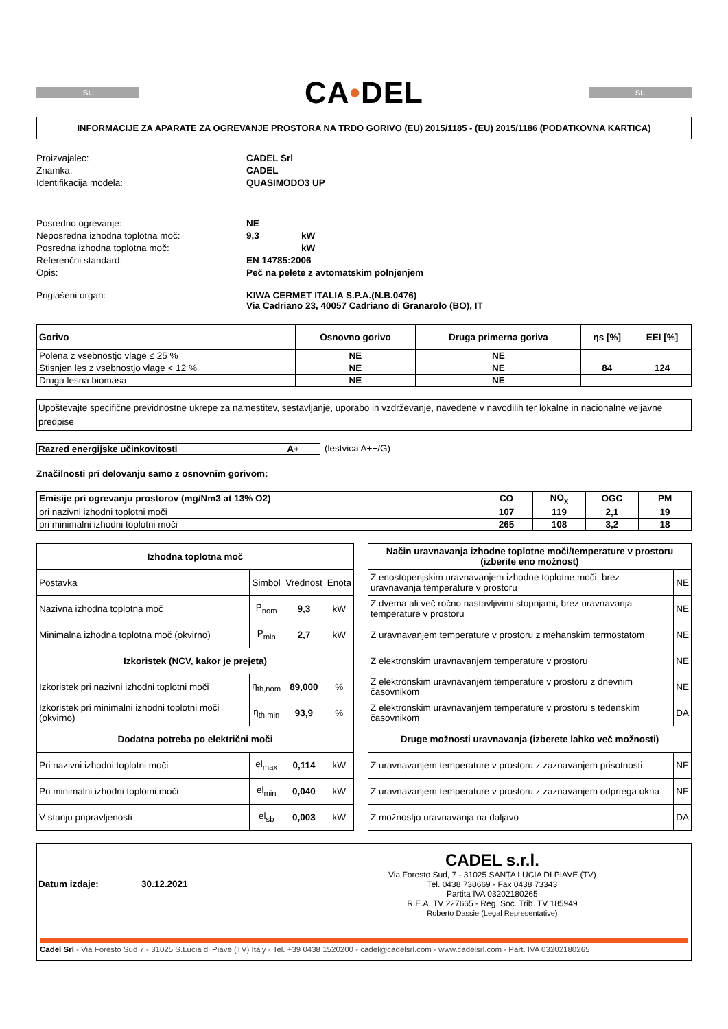SL
CA•DEL
SL
INFORMACIJE ZA APARATE ZA OGREVANJE PROSTORA NA TRDO GORIVO (EU) 2015/1185 - (EU) 2015/1186 (PODATKOVNA KARTICA)
Proizvajalec: CADEL Srl Znamka: CADEL Identifikacija modela: QUASIMODO3 UP
Posredno ogrevanje: NE Neposredna izhodna toplotna moč: 9,3 kW Posredna izhodna toplotna moč: kW Referenčni standard: EN 14785:2006 Opis: Peč na pelete z avtomatskim polnjenjem
Priglašeni organ: KIWA CERMET ITALIA S.P.A.(N.B.0476)
Via Cadriano 23, 40057 Cadriano di Granarolo (BO), IT
| Gorivo | Osnovno gorivo | Druga primerna goriva | ηs [%] | EEI [%] |
| --- | --- | --- | --- | --- |
| Polena z vsebnostjo vlage ≤ 25 % | NE | NE | | |
| Stisnjen les z vsebnostjo vlage < 12 % | NE | NE | 84 | 124 |
| Druga lesna biomasa | NE | NE | | |
Upoštevajte specifične previdnostne ukrepe za namestitev, sestavljanje, uporabo in vzdrževanje, navedene v navodilih ter lokalne in nacionalne veljavne predpise
Razred energijske učinkovitosti A+ (lestvica A++/G)
Značilnosti pri delovanju samo z osnovnim gorivom:
| Emisije pri ogrevanju prostorov (mg/Nm3 at 13% O2) | CO | NO<sub>x</sub> | OGC | PM |
| --- | --- | --- | --- | --- |
| pri nazivni izhodni toplotni moči | 107 | 119 | 2,1 | 19 |
| pri minimalni izhodni toplotni moči | 265 | 108 | 3,2 | 18 |
| Izhodna toplotna moč | | | |
| --- | --- | --- | --- |
| Postavka | Simbol | Vrednost | Enota |
| Nazivna izhodna toplotna moč | P<sub>nom</sub> | 9,3 | kW |
| Minimalna izhodna toplotna moč (okvirno) | P<sub>min</sub> | 2,7 | kW |
| Izkoristek (NCV, kakor je prejeta) | | | |
| Izkoristek pri nazivni izhodni toplotni moči | η<sub>th,nom</sub> | 89,000 | % |
| Izkoristek pri minimalni izhodni toplotni moči (okvirno) | η<sub>th,min</sub> | 93,9 | % |
| Dodatna potreba po električni moči | | | |
| Pri nazivni izhodni toplotni moči | el<sub>max</sub> | 0,114 | kW |
| Pri minimalni izhodni toplotni moči | el<sub>min</sub> | 0,040 | kW |
| V stanju pripravljenosti | el<sub>sb</sub> | 0,003 | kW |
| Način uravnavanja izhodne toplotne moči/temperature v prostoru (izberite eno možnost) | |
| --- | --- |
| Z enostopenjskim uravnavanjem izhodne toplotne moči, brez uravnavanja temperature v prostoru | NE |
| Z dvema ali več ročno nastavljivimi stopnjami, brez uravnavanja temperature v prostoru | NE |
| Z uravnavanjem temperature v prostoru z mehanskim termostatom | NE |
| Z elektronskim uravnavanjem temperature v prostoru | NE |
| Z elektronskim uravnavanjem temperature v prostoru z dnevnim časovnikom | NE |
| Z elektronskim uravnavanjem temperature v prostoru s tedenskim časovnikom | DA |
| Druge možnosti uravnavanja (izberete lahko več možnosti) | |
| Z uravnavanjem temperature v prostoru z zaznavanjem prisotnosti | NE |
| Z uravnavanjem temperature v prostoru z zaznavanjem odprtega okna | NE |
| Z možnostjo uravnavanja na daljavo | DA |
Datum izdaje: 30.12.2021
CADEL s.r.l.
Via Foresto Sud, 7 - 31025 SANTA LUCIA DI PIAVE (TV)
Tel. 0438 738669 - Fax 0438 73343
Partita IVA 03202180265
R.E.A. TV 227665 - Reg. Soc. Trib. TV 185949
Roberto Dassie (Legal Representative)
Cadel Srl - Via Foresto Sud 7 - 31025 S.Lucia di Piave (TV) Italy - Tel. +39 0438 1520200 - cadel@cadelsrl.com - www.cadelsrl.com - Part. IVA 03202180265